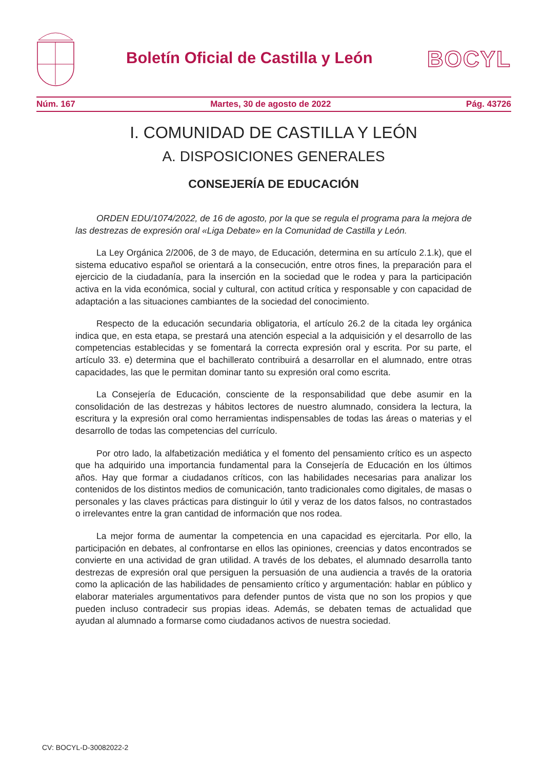Boletín Oficial de Castilla y León
BOCYL
Núm. 167 Martes, 30 de agosto de 2022 Pág. 43726
I. COMUNIDAD DE CASTILLA Y LEÓN
A. DISPOSICIONES GENERALES
CONSEJERÍA DE EDUCACIÓN
ORDEN EDU/1074/2022, de 16 de agosto, por la que se regula el programa para la mejora de las destrezas de expresión oral «Liga Debate» en la Comunidad de Castilla y León.
La Ley Orgánica 2/2006, de 3 de mayo, de Educación, determina en su artículo 2.1.k), que el sistema educativo español se orientará a la consecución, entre otros fines, la preparación para el ejercicio de la ciudadanía, para la inserción en la sociedad que le rodea y para la participación activa en la vida económica, social y cultural, con actitud crítica y responsable y con capacidad de adaptación a las situaciones cambiantes de la sociedad del conocimiento.
Respecto de la educación secundaria obligatoria, el artículo 26.2 de la citada ley orgánica indica que, en esta etapa, se prestará una atención especial a la adquisición y el desarrollo de las competencias establecidas y se fomentará la correcta expresión oral y escrita. Por su parte, el artículo 33. e) determina que el bachillerato contribuirá a desarrollar en el alumnado, entre otras capacidades, las que le permitan dominar tanto su expresión oral como escrita.
La Consejería de Educación, consciente de la responsabilidad que debe asumir en la consolidación de las destrezas y hábitos lectores de nuestro alumnado, considera la lectura, la escritura y la expresión oral como herramientas indispensables de todas las áreas o materias y el desarrollo de todas las competencias del currículo.
Por otro lado, la alfabetización mediática y el fomento del pensamiento crítico es un aspecto que ha adquirido una importancia fundamental para la Consejería de Educación en los últimos años. Hay que formar a ciudadanos críticos, con las habilidades necesarias para analizar los contenidos de los distintos medios de comunicación, tanto tradicionales como digitales, de masas o personales y las claves prácticas para distinguir lo útil y veraz de los datos falsos, no contrastados o irrelevantes entre la gran cantidad de información que nos rodea.
La mejor forma de aumentar la competencia en una capacidad es ejercitarla. Por ello, la participación en debates, al confrontarse en ellos las opiniones, creencias y datos encontrados se convierte en una actividad de gran utilidad. A través de los debates, el alumnado desarrolla tanto destrezas de expresión oral que persiguen la persuasión de una audiencia a través de la oratoria como la aplicación de las habilidades de pensamiento crítico y argumentación: hablar en público y elaborar materiales argumentativos para defender puntos de vista que no son los propios y que pueden incluso contradecir sus propias ideas. Además, se debaten temas de actualidad que ayudan al alumnado a formarse como ciudadanos activos de nuestra sociedad.
CV: BOCYL-D-30082022-2